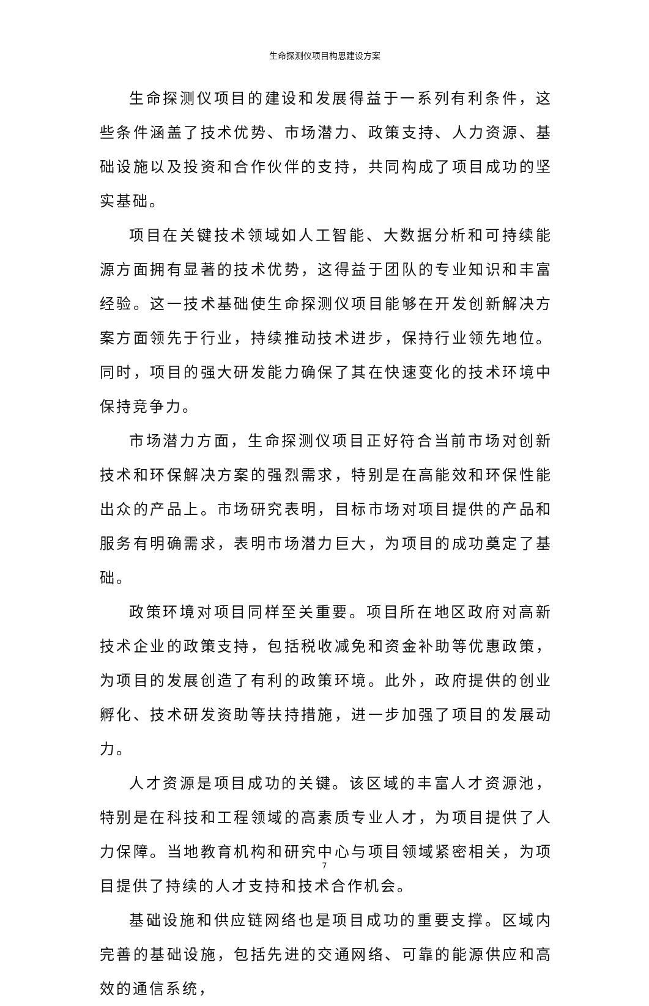生命探测仪项目构思建设方案
生命探测仪项目的建设和发展得益于一系列有利条件，这些条件涵盖了技术优势、市场潜力、政策支持、人力资源、基础设施以及投资和合作伙伴的支持，共同构成了项目成功的坚实基础。
项目在关键技术领域如人工智能、大数据分析和可持续能源方面拥有显著的技术优势，这得益于团队的专业知识和丰富经验。这一技术基础使生命探测仪项目能够在开发创新解决方案方面领先于行业，持续推动技术进步，保持行业领先地位。同时，项目的强大研发能力确保了其在快速变化的技术环境中保持竞争力。
市场潜力方面，生命探测仪项目正好符合当前市场对创新技术和环保解决方案的强烈需求，特别是在高能效和环保性能出众的产品上。市场研究表明，目标市场对项目提供的产品和服务有明确需求，表明市场潜力巨大，为项目的成功奠定了基础。
政策环境对项目同样至关重要。项目所在地区政府对高新技术企业的政策支持，包括税收减免和资金补助等优惠政策，为项目的发展创造了有利的政策环境。此外，政府提供的创业孵化、技术研发资助等扶持措施，进一步加强了项目的发展动力。
人才资源是项目成功的关键。该区域的丰富人才资源池，特别是在科技和工程领域的高素质专业人才，为项目提供了人力保障。当地教育机构和研究中心与项目领域紧密相关，为项目提供了持续的人才支持和技术合作机会。
基础设施和供应链网络也是项目成功的重要支撑。区域内完善的基础设施，包括先进的交通网络、可靠的能源供应和高效的通信系统，
7